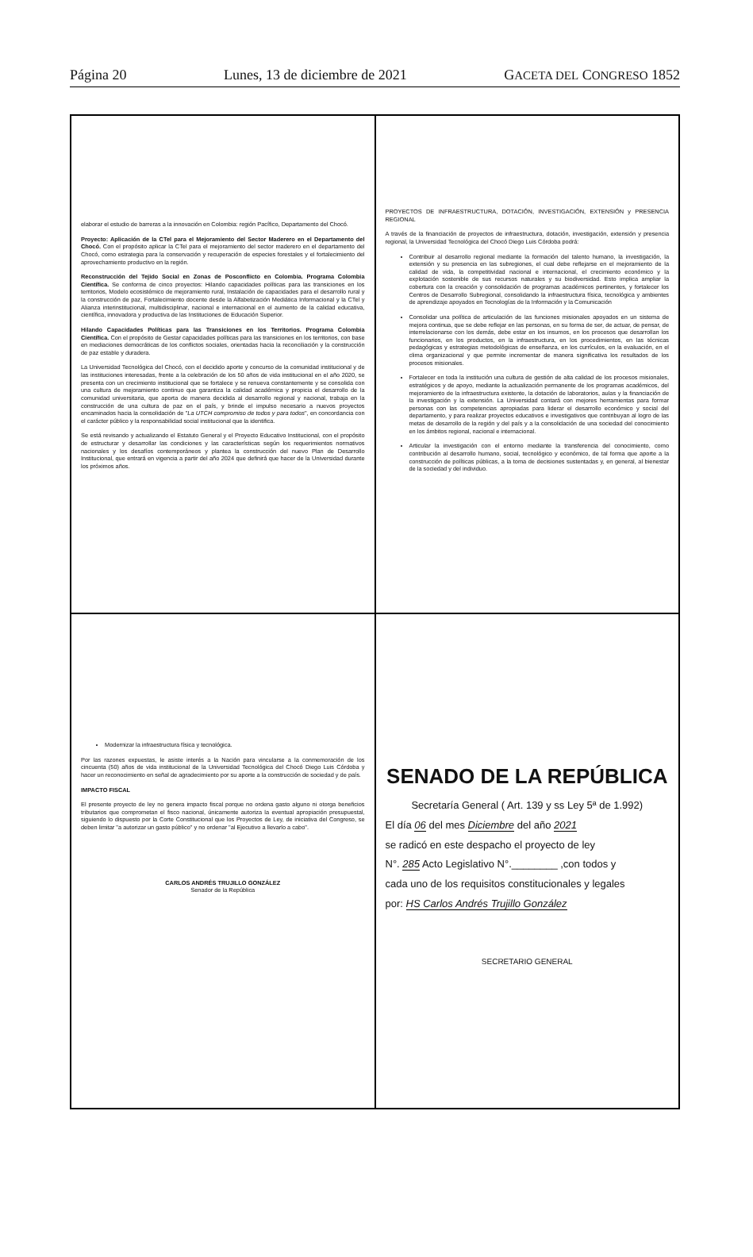Página 20 Lunes, 13 de diciembre de 2021 GACETA DEL CONGRESO 1852
elaborar el estudio de barreras a la innovación en Colombia: región Pacífico, Departamento del Chocó.
Proyecto: Aplicación de la CTel para el Mejoramiento del Sector Maderero en el Departamento del Chocó. Con el propósito aplicar la CTel para el mejoramiento del sector maderero en el departamento del Chocó, como estrategia para la conservación y recuperación de especies forestales y el fortalecimiento del aprovechamiento productivo en la región.
Reconstrucción del Tejido Social en Zonas de Posconflicto en Colombia. Programa Colombia Científica. Se conforma de cinco proyectos: Hilando capacidades políticas para las transiciones en los territorios, Modelo ecosistémico de mejoramiento rural, Instalación de capacidades para el desarrollo rural y la construcción de paz, Fortalecimiento docente desde la Alfabetización Mediática Informacional y la CTel y Alianza interinstitucional, multidisciplinar, nacional e internacional en el aumento de la calidad educativa, científica, innovadora y productiva de las Instituciones de Educación Superior.
Hilando Capacidades Políticas para las Transiciones en los Territorios. Programa Colombia Científica. Con el propósito de Gestar capacidades políticas para las transiciones en los territorios, con base en mediaciones democráticas de los conflictos sociales, orientadas hacia la reconciliación y la construcción de paz estable y duradera.
La Universidad Tecnológica del Chocó, con el decidido aporte y concurso de la comunidad institucional y de las instituciones interesadas, frente a la celebración de los 50 años de vida institucional en el año 2020, se presenta con un crecimiento institucional que se fortalece y se renueva constantemente y se consolida con una cultura de mejoramiento continuo que garantiza la calidad académica y propicia el desarrollo de la comunidad universitaria, que aporta de manera decidida al desarrollo regional y nacional, trabaja en la construcción de una cultura de paz en el país, y brinde el impulso necesario a nuevos proyectos encaminados hacia la consolidación de "La UTCH compromiso de todos y para todos", en concordancia con el carácter público y la responsabilidad social institucional que la identifica.
Se está revisando y actualizando el Estatuto General y el Proyecto Educativo Institucional, con el propósito de estructurar y desarrollar las condiciones y las características según los requerimientos normativos nacionales y los desafíos contemporáneos y plantea la construcción del nuevo Plan de Desarrollo Institucional, que entrará en vigencia a partir del año 2024 que definirá que hacer de la Universidad durante los próximos años.
PROYECTOS DE INFRAESTRUCTURA, DOTACIÓN, INVESTIGACIÓN, EXTENSIÓN y PRESENCIA REGIONAL
A través de la financiación de proyectos de infraestructura, dotación, investigación, extensión y presencia regional, la Universidad Tecnológica del Chocó Diego Luis Córdoba podrá:
Contribuir al desarrollo regional mediante la formación del talento humano, la investigación, la extensión y su presencia en las subregiones, el cual debe reflejarse en el mejoramiento de la calidad de vida, la competitividad nacional e internacional, el crecimiento económico y la explotación sostenible de sus recursos naturales y su biodiversidad. Esto implica ampliar la cobertura con la creación y consolidación de programas académicos pertinentes, y fortalecer los Centros de Desarrollo Subregional, consolidando la infraestructura física, tecnológica y ambientes de aprendizaje apoyados en Tecnologías de la Información y la Comunicación
Consolidar una política de articulación de las funciones misionales apoyados en un sistema de mejora continua, que se debe reflejar en las personas, en su forma de ser, de actuar, de pensar, de interrelacionarse con los demás, debe estar en los insumos, en los procesos que desarrollan los funcionarios, en los productos, en la infraestructura, en los procedimientos, en las técnicas pedagógicas y estrategias metodológicas de enseñanza, en los currículos, en la evaluación, en el clima organizacional y que permite incrementar de manera significativa los resultados de los procesos misionales.
Fortalecer en toda la institución una cultura de gestión de alta calidad de los procesos misionales, estratégicos y de apoyo, mediante la actualización permanente de los programas académicos, del mejoramiento de la infraestructura existente, la dotación de laboratorios, aulas y la financiación de la investigación y la extensión. La Universidad contará con mejores herramientas para formar personas con las competencias apropiadas para liderar el desarrollo económico y social del departamento, y para realizar proyectos educativos e investigativos que contribuyan al logro de las metas de desarrollo de la región y del país y a la consolidación de una sociedad del conocimiento en los ámbitos regional, nacional e internacional.
Articular la investigación con el entorno mediante la transferencia del conocimiento, como contribución al desarrollo humano, social, tecnológico y económico, de tal forma que aporte a la construcción de políticas públicas, a la toma de decisiones sustentadas y, en general, al bienestar de la sociedad y del individuo.
Modernizar la infraestructura física y tecnológica.
Por las razones expuestas, le asiste interés a la Nación para vincularse a la conmemoración de los cincuenta (50) años de vida institucional de la Universidad Tecnológica del Chocó Diego Luis Córdoba y hacer un reconocimiento en señal de agradecimiento por su aporte a la construcción de sociedad y de país.
IMPACTO FISCAL
El presente proyecto de ley no genera impacto fiscal porque no ordena gasto alguno ni otorga beneficios tributarios que comprometan el fisco nacional, únicamente autoriza la eventual apropiación presupuestal, siguiendo lo dispuesto por la Corte Constitucional que los Proyectos de Ley, de iniciativa del Congreso, se deben limitar "a autorizar un gasto público" y no ordenar "al Ejecutivo a llevarlo a cabo".
CARLOS ANDRÉS TRUJILLO GONZÁLEZ
Senador de la República
SENADO DE LA REPÚBLICA
Secretaría General ( Art. 139 y ss Ley 5ª de 1.992)
El día 06 del mes Diciembre del año 2021
se radicó en este despacho el proyecto de ley
N°. 285 Acto Legislativo N°.________ ,con todos y
cada uno de los requisitos constitucionales y legales
por: HS Carlos Andrés Trujillo González
SECRETARIO GENERAL